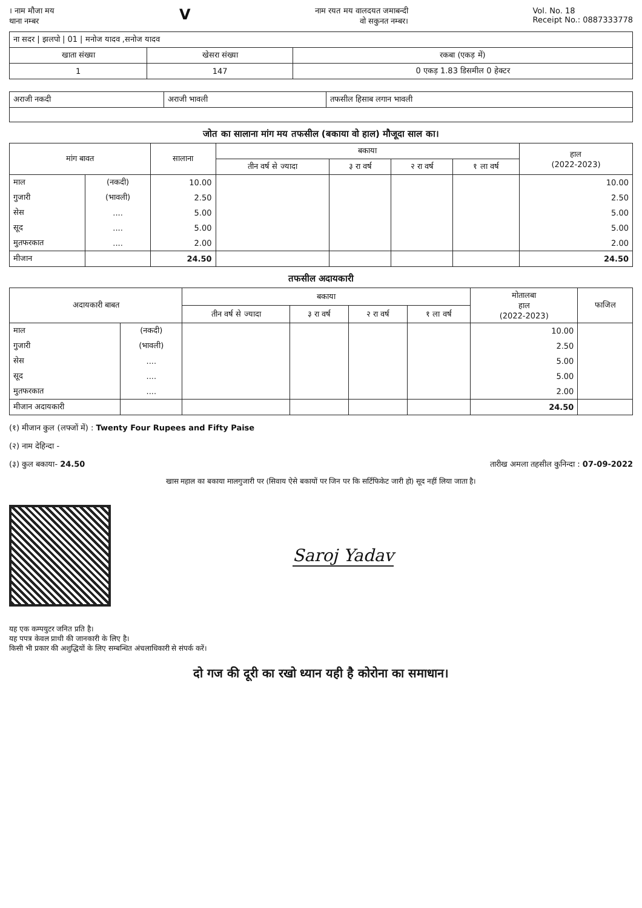। नाम मौजा मय
थाना नम्बर
V
नाम रयत मय वालदयत जमाबन्दी
वो सकुनत नम्बर।
Vol. No. 18
Receipt No.: 0887333778
| ना सदर / झलपो / 01 / मनोज यादव ,सनोज यादव | | |
| खाता संख्या | खेसरा संख्या | रकबा (एकड़ में) |
| 1 | 147 | 0 एकड़ 1.83 डिसमील 0 हेक्टर |
| अराजी नकदी | अराजी भावली | तफसील हिसाब लगान भावली |
जोत का सालाना मांग मय तफसील (बकाया वो हाल) मौजूदा साल का।
| मांग बावत | | सालाना | बकाया | | | | हाल (2022-2023) |
| --- | --- | --- | --- | --- | --- | --- | --- |
| | | | तीन वर्ष से ज्यादा | ३ रा वर्ष | २ रा वर्ष | १ ला वर्ष | |
| माल | (नकदी) | 10.00 | | | | | 10.00 |
| गुजारी | (भावली) | 2.50 | | | | | 2.50 |
| सेस | .... | 5.00 | | | | | 5.00 |
| सूद | .... | 5.00 | | | | | 5.00 |
| मुतफरकात | .... | 2.00 | | | | | 2.00 |
| मीजान | | 24.50 | | | | | 24.50 |
तफसील अदायकारी
| अदायकारी बाबत | | बकाया | | | | मोतालबा हाल (2022-2023) | फाजिल |
| --- | --- | --- | --- | --- | --- | --- | --- |
| | | तीन वर्ष से ज्यादा | ३ रा वर्ष | २ रा वर्ष | १ ला वर्ष | | |
| माल | (नकदी) | | | | | 10.00 | |
| गुजारी | (भावली) | | | | | 2.50 | |
| सेस | .... | | | | | 5.00 | |
| सूद | .... | | | | | 5.00 | |
| मुतफरकात | .... | | | | | 2.00 | |
| मीजान अदायकारी | | | | | | 24.50 | |
(१) मीजान कुल (लफ्जों में) : Twenty Four Rupees and Fifty Paise
(२) नाम देहिन्दा -
(३) कुल बकाया- 24.50 तारीख अमला तहसील कुनिन्दा : 07-09-2022
खास महाल का बकाया मालगुजारी पर (सिवाय ऐसे बकायों पर जिन पर कि सर्टिफिकेट जारी हो) सूद नहीं लिया जाता है।
Saroj Yadav
यह एक कम्पयुटर जनित प्रति है।
यह पपत्र केवल प्राथी की जानकारी के लिए है।
किसी भी प्रकार की अशुद्धियों के लिए सम्बन्धित अंचलाधिकारी से संपर्क करें।
दो गज की दूरी का रखो ध्यान यही है कोरोना का समाधान।